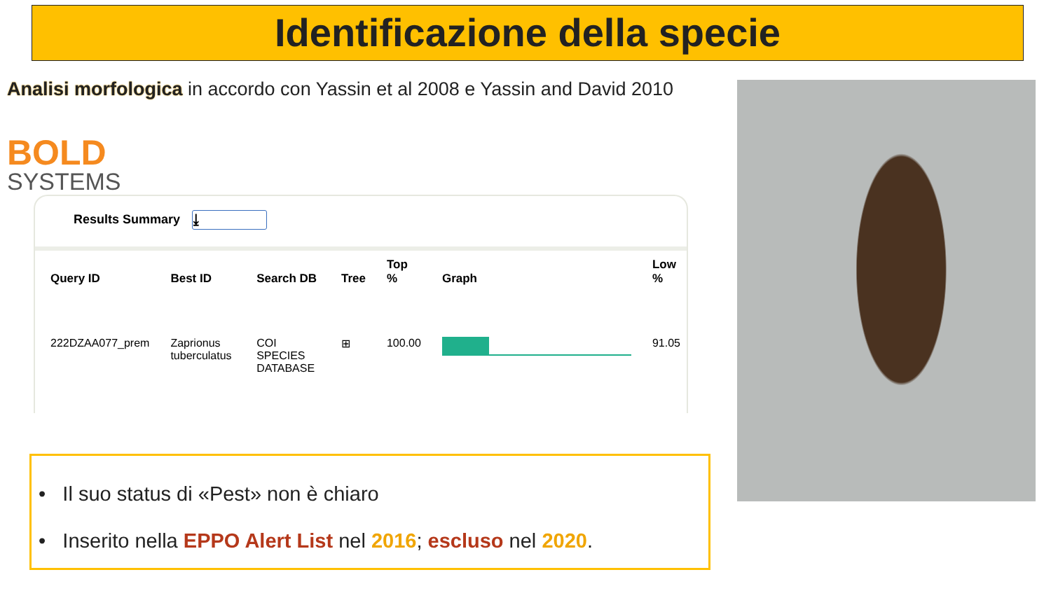Identificazione della specie
Analisi morfologica in accordo con Yassin et al 2008 e Yassin and David 2010
BOLD
SYSTEMS
Results Summary ⤓
| Query ID | Best ID | Search DB | Tree | Top % | Graph | Low % |
| --- | --- | --- | --- | --- | --- | --- |
| 222DZAA077_prem | Zaprionus tuberculatus | COI SPECIES DATABASE | ⊞ | 100.00 | | 91.05 |
• Il suo status di «Pest» non è chiaro
• Inserito nella EPPO Alert List nel 2016; escluso nel 2020.